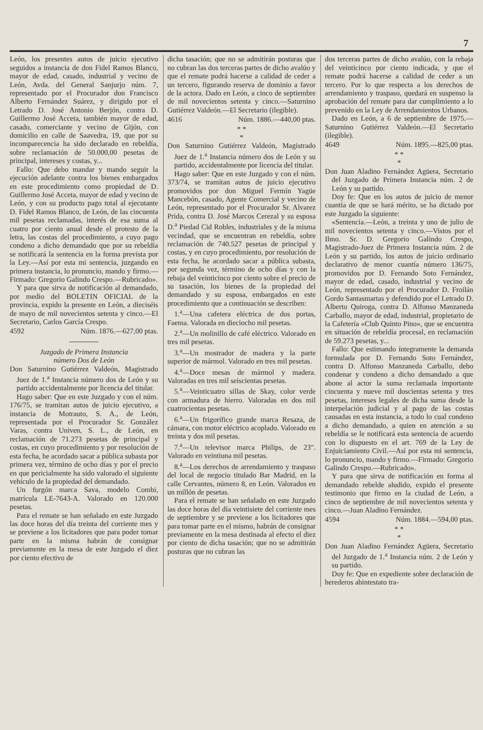7
León, los presentes autos de juicio ejecutivo seguidos a instancia de don Fidel Ramos Blanco, mayor de edad, casado, industrial y vecino de León, Avda. del General Sanjurjo núm. 7, representado por el Procurador don Francisco Alberto Fernández Suárez, y dirigido por el Letrado D. José Antonio Berjón, contra D. Guillermo José Acceta, también mayor de edad, casado, comerciante y vecino de Gijón, con domicilio en calle de Saavedra, 19, que por su incomparecencia ha sido declarado en rebeldía, sobre reclamación de 50.000,00 pesetas de principal, intereses y costas, y...
Fallo: Que debo mandar y mando seguir la ejecución adelante contra los bienes embargados en este procedimiento como propiedad de D. Guillermo José Acceta, mayor de edad y vecino de León, y con su producto pago total al ejecutante D. Fidel Ramos Blanco, de León, de las cincuenta mil pesetas reclamadas, interés de esa suma al cuatro por ciento anual desde el protesto de la letra, las costas del procedimiento, a cuyo pago condeno a dicho demandado que por su rebeldía se notificará la sentencia en la forma prevista por la Ley.—Así por esta mi sentencia, juzgando en primera instancia, lo pronuncio, mando y firmo.—Firmado: Gregorio Galindo Crespo.—Rubricado».
Y para que sirva de notificación al demandado, por medio del BOLETIN OFICIAL de la provincia, expido la presente en León, a dieciséis de mayo de mil novecientos setenta y cinco.—El Secretario, Carlos García Crespo.
4592 Núm. 1876.—627,00 ptas.
Juzgado de Primera Instancia
número Dos de León
Don Saturnino Gutiérrez Valdeón, Magistrado Juez de 1.<sup>a</sup> Instancia número dos de León y su partido accidentalmente por licencia del titular.
Hago saber: Que en este Juzgado y con el núm. 176/75, se tramitan autos de juicio ejecutivo, a instancia de Motrauto, S. A., de León, representada por el Procurador Sr. González Varas, contra Univen, S. L., de León, en reclamación de 71.273 pesetas de principal y costas, en cuyo procedimiento y por resolución de esta fecha, he acordado sacar a pública subasta por primera vez, término de ocho días y por el precio en que pericialmente ha sido valorado el siguiente vehículo de la propiedad del demandado.
Un furgón marca Sava, modelo Combi, matrícula LE-7643-A. Valorado en 120.000 pesetas.
Para el remate se han señalado en este Juzgado las doce horas del día treinta del corriente mes y se previene a los licitadores que para poder tomar parte en la misma habrán de consignar previamente en la mesa de este Juzgado el diez por ciento efectivo de
dicha tasación; que no se admitirán posturas que no cubran las dos terceras partes de dicho avalúo y que el remate podrá hacerse a calidad de ceder a un tercero, figurando reserva de dominio a favor de la actora. Dado en León, a cinco de septiembre de mil novecientos setenta y cinco.—Saturnino Gutiérrez Valdeón.—El Secretario (ilegible).
4616 Núm. 1886.—440,00 ptas.
* *
*
Don Saturnino Gutiérrez Valdeón, Magistrado Juez de 1.<sup>a</sup> Instancia número dos de León y su partido, accidentalmente por licencia del titular.
Hago saber: Que en este Juzgado y con el núm. 373/74, se tramitan autos de juicio ejecutivo promovidos por don Miguel Fermín Yagüe Mancebón, casado, Agente Comercial y vecino de León, representado por el Procurador Sr. Alvarez Prida, contra D. José Marcos Cerezal y su esposa D.<sup>a</sup> Piedad Cid Robles, industriales y de la misma vecindad, que se encuentran en rebeldía, sobre reclamación de 740.527 pesetas de principal y costas, y en cuyo procedimiento, por resolución de esta fecha, he acordado sacar a pública subasta, por segunda vez, término de ocho días y con la rebaja del veinticinco por ciento sobre el precio de su tasación, los bienes de la propiedad del demandado y su esposa, embargados en este procedimiento que a continuación se describen:
1.<sup>a</sup>—Una cafetera eléctrica de dos portas, Faema. Valorada en dieciocho mil pesetas.
2.<sup>a</sup>—Un molinillo de café eléctrico. Valorado en tres mil pesetas.
3.<sup>a</sup>—Un mostrador de madera y la parte superior de mármol. Valorado en tres mil pesetas.
4.<sup>a</sup>—Doce mesas de mármol y madera. Valoradas en tres mil seiscientas pesetas.
5.<sup>a</sup>—Veinticuatro sillas de Skay, color verde con armadura de hierro. Valoradas en dos mil cuatrocientas pesetas.
6.<sup>a</sup>—Un frigorífico grande marca Resaza, de cámara, con motor eléctrico acoplado. Valorado en treinta y dos mil pesetas.
7.<sup>a</sup>—Un televisor marca Philips, de 23". Valorado en veintiuna mil pesetas.
8.<sup>a</sup>—Los derechos de arrendamiento y traspaso del local de negocio titulado Bar Madrid, en la calle Cervantes, número 8, en León. Valorados en un millón de pesetas.
Para el remate se han señalado en este Juzgado las doce horas del día veintisiete del corriente mes de septiembre y se previene a los licitadores que para tomar parte en el mismo, habrán de consignar previamente en la mesa destinada al efecto el diez por ciento de dicha tasación; que no se admitirán posturas que no cubran las
dos terceras partes de dicho avalúo, con la rebaja del veinticinco por ciento indicada, y que el remate podrá hacerse a calidad de ceder a un tercero. Por lo que respecta a los derechos de arrendamiento y traspaso, quedará en suspenso la aprobación del remate para dar cumplimiento a lo prevenido en la Ley de Arrendamientos Urbanos.
Dado en León, a 6 de septiembre de 1975.—Saturnino Gutiérrez Valdeón.—El Secretario (ilegible).
4649 Núm. 1895.—825,00 ptas.
* *
*
Don Juan Aladino Fernández Agüera, Secretario del Juzgado de Primera Instancia núm. 2 de León y su partido.
Doy fe: Que en los autos de juicio de menor cuantía de que se hará mérito, se ha dictado por este Juzgado la siguiente:
«Sentencia.—León, a treinta y uno de julio de mil novecientos setenta y cinco.—Vistos por el Ilmo. Sr. D. Gregorio Galindo Crespo, Magistrado-Juez de Primera Instancia núm. 2 de León y su partido, los autos de juicio ordinario declarativo de menor cuantía número 136/75, promovidos por D. Fernando Soto Fernández, mayor de edad, casado, industrial y vecino de León, representado por el Procurador D. Froilán Gordo Santasmartas y defendido por el Letrado D. Alberto Quiroga, contra D. Alfonso Manzaneda Carballo, mayor de edad, industrial, propietario de la Cafetería «Club Quinto Pino», que se encuentra en situación de rebeldía procesal, en reclamación de 59.273 pesetas, y...
Fallo: Que estimando íntegramente la demanda formulada por D. Fernando Soto Fernández, contra D. Alfonso Manzaneda Carballo, debo condenar y condeno a dicho demandado a que abone al actor la suma reclamada importante cincuenta y nueve mil doscientas setenta y tres pesetas, intereses legales de dicha suma desde la interpelación judicial y al pago de las costas causadas en esta instancia, a todo lo cual condeno a dicho demandado, a quien en atención a su rebeldía se le notificará esta sentencia de acuerdo con lo dispuesto en el art. 769 de la Ley de Enjuiciamiento Civil.—Así por esta mi sentencia, lo pronuncio, mando y firmo.—Firmado: Gregorio Galindo Crespo.—Rubricado».
Y para que sirva de notificación en forma al demandado rebelde aludido, expido el presente testimonio que firmo en la ciudad de León, a cinco de septiembre de mil novecientos setenta y cinco.—Juan Aladino Fernández.
4594 Núm. 1884.—594,00 ptas.
* *
*
Don Juan Aladino Fernández Agüera, Secretario del Juzgado de 1.<sup>a</sup> Instancia núm. 2 de León y su partido.
Doy fe: Que en expediente sobre declaración de herederos abintestato tra-